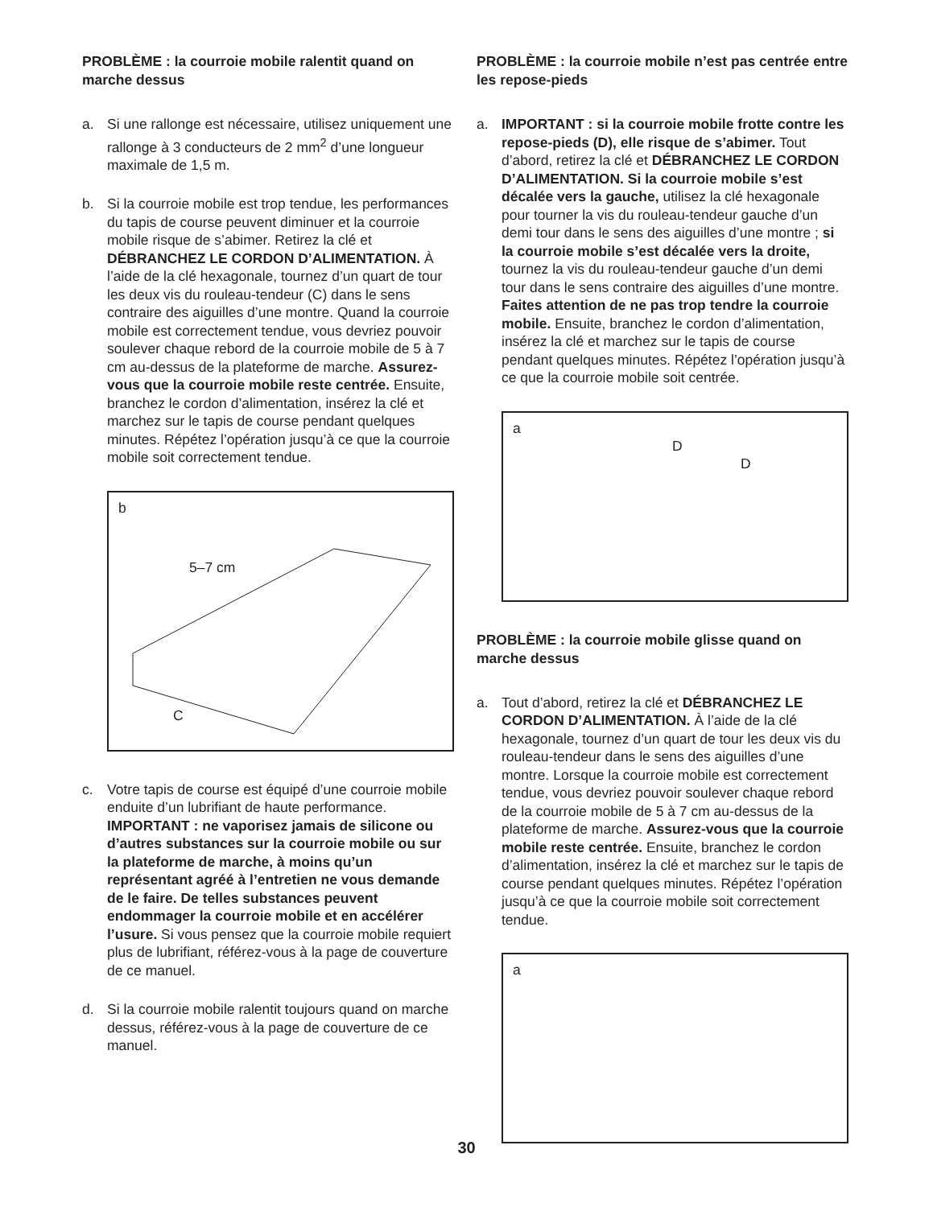PROBLÈME : la courroie mobile ralentit quand on marche dessus
a. Si une rallonge est nécessaire, utilisez uniquement une rallonge à 3 conducteurs de 2 mm<sup>2</sup> d’une longueur maximale de 1,5 m.
b. Si la courroie mobile est trop tendue, les performances du tapis de course peuvent diminuer et la courroie mobile risque de s’abimer. Retirez la clé et DÉBRANCHEZ LE CORDON D’ALIMENTATION. À l’aide de la clé hexagonale, tournez d’un quart de tour les deux vis du rouleau-tendeur (C) dans le sens contraire des aiguilles d’une montre. Quand la courroie mobile est correctement tendue, vous devriez pouvoir soulever chaque rebord de la courroie mobile de 5 à 7 cm au-dessus de la plateforme de marche. Assurez-vous que la courroie mobile reste centrée. Ensuite, branchez le cordon d’alimentation, insérez la clé et marchez sur le tapis de course pendant quelques minutes. Répétez l’opération jusqu’à ce que la courroie mobile soit correctement tendue.
b
5–7 cm
C
c. Votre tapis de course est équipé d’une courroie mobile enduite d’un lubrifiant de haute performance. IMPORTANT : ne vaporisez jamais de silicone ou d’autres substances sur la courroie mobile ou sur la plateforme de marche, à moins qu’un représentant agréé à l’entretien ne vous demande de le faire. De telles substances peuvent endommager la courroie mobile et en accélérer l’usure. Si vous pensez que la courroie mobile requiert plus de lubrifiant, référez-vous à la page de couverture de ce manuel.
d. Si la courroie mobile ralentit toujours quand on marche dessus, référez-vous à la page de couverture de ce manuel.
PROBLÈME : la courroie mobile n’est pas centrée entre les repose-pieds
a. IMPORTANT : si la courroie mobile frotte contre les repose-pieds (D), elle risque de s’abimer. Tout d’abord, retirez la clé et DÉBRANCHEZ LE CORDON D’ALIMENTATION. Si la courroie mobile s’est décalée vers la gauche, utilisez la clé hexagonale pour tourner la vis du rouleau-tendeur gauche d’un demi tour dans le sens des aiguilles d’une montre ; si la courroie mobile s’est décalée vers la droite, tournez la vis du rouleau-tendeur gauche d’un demi tour dans le sens contraire des aiguilles d’une montre. Faites attention de ne pas trop tendre la courroie mobile. Ensuite, branchez le cordon d’alimentation, insérez la clé et marchez sur le tapis de course pendant quelques minutes. Répétez l’opération jusqu’à ce que la courroie mobile soit centrée.
a
D
D
PROBLÈME : la courroie mobile glisse quand on marche dessus
a. Tout d’abord, retirez la clé et DÉBRANCHEZ LE CORDON D’ALIMENTATION. À l’aide de la clé hexagonale, tournez d’un quart de tour les deux vis du rouleau-tendeur dans le sens des aiguilles d’une montre. Lorsque la courroie mobile est correctement tendue, vous devriez pouvoir soulever chaque rebord de la courroie mobile de 5 à 7 cm au-dessus de la plateforme de marche. Assurez-vous que la courroie mobile reste centrée. Ensuite, branchez le cordon d’alimentation, insérez la clé et marchez sur le tapis de course pendant quelques minutes. Répétez l’opération jusqu’à ce que la courroie mobile soit correctement tendue.
a
30